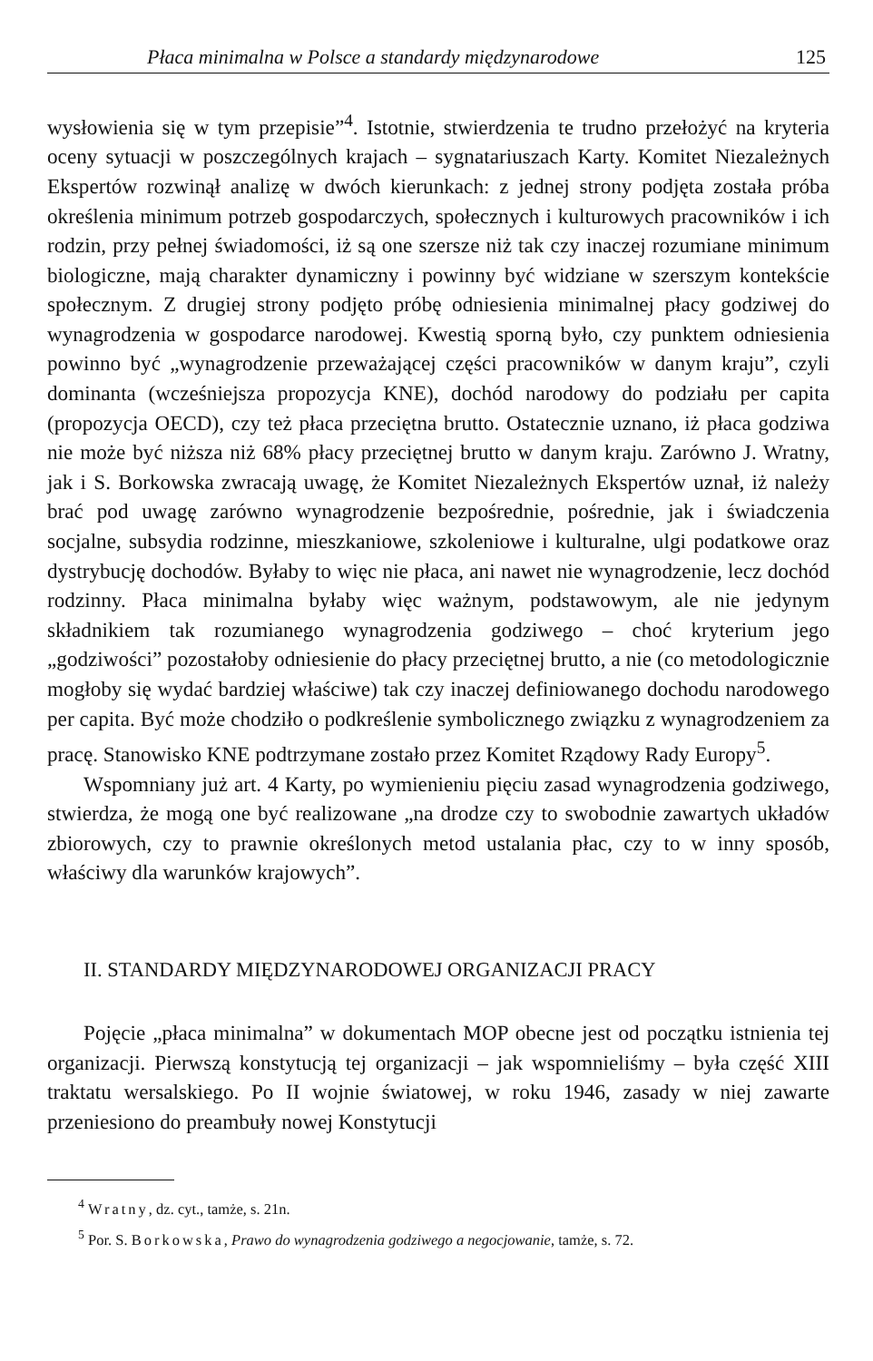Płaca minimalna w Polsce a standardy międzynarodowe 125
wysłowienia się w tym przepisie”<sup>4</sup>. Istotnie, stwierdzenia te trudno przełożyć na kryteria oceny sytuacji w poszczególnych krajach – sygnatariuszach Karty. Komitet Niezależnych Ekspertów rozwinął analizę w dwóch kierunkach: z jednej strony podjęta została próba określenia minimum potrzeb gospodarczych, społecznych i kulturowych pracowników i ich rodzin, przy pełnej świadomości, iż są one szersze niż tak czy inaczej rozumiane minimum biologiczne, mają charakter dynamiczny i powinny być widziane w szerszym kontekście społecznym. Z drugiej strony podjęto próbę odniesienia minimalnej płacy godziwej do wynagrodzenia w gospodarce narodowej. Kwestią sporną było, czy punktem odniesienia powinno być „wynagrodzenie przeważającej części pracowników w danym kraju”, czyli dominanta (wcześniejsza propozycja KNE), dochód narodowy do podziału per capita (propozycja OECD), czy też płaca przeciętna brutto. Ostatecznie uznano, iż płaca godziwa nie może być niższa niż 68% płacy przeciętnej brutto w danym kraju. Zarówno J. Wratny, jak i S. Borkowska zwracają uwagę, że Komitet Niezależnych Ekspertów uznał, iż należy brać pod uwagę zarówno wynagrodzenie bezpośrednie, pośrednie, jak i świadczenia socjalne, subsydia rodzinne, mieszkaniowe, szkoleniowe i kulturalne, ulgi podatkowe oraz dystrybucję dochodów. Byłaby to więc nie płaca, ani nawet nie wynagrodzenie, lecz dochód rodzinny. Płaca minimalna byłaby więc ważnym, podstawowym, ale nie jedynym składnikiem tak rozumianego wynagrodzenia godziwego – choć kryterium jego „godziwości” pozostałoby odniesienie do płacy przeciętnej brutto, a nie (co metodologicznie mogłoby się wydać bardziej właściwe) tak czy inaczej definiowanego dochodu narodowego per capita. Być może chodziło o podkreślenie symbolicznego związku z wynagrodzeniem za pracę. Stanowisko KNE podtrzymane zostało przez Komitet Rządowy Rady Europy<sup>5</sup>.
Wspomniany już art. 4 Karty, po wymienieniu pięciu zasad wynagrodzenia godziwego, stwierdza, że mogą one być realizowane „na drodze czy to swobodnie zawartych układów zbiorowych, czy to prawnie określonych metod ustalania płac, czy to w inny sposób, właściwy dla warunków krajowych”.
II. STANDARDY MIĘDZYNARODOWEJ ORGANIZACJI PRACY
Pojęcie „płaca minimalna” w dokumentach MOP obecne jest od początku istnienia tej organizacji. Pierwszą konstytucją tej organizacji – jak wspomnieliśmy – była część XIII traktatu wersalskiego. Po II wojnie światowej, w roku 1946, zasady w niej zawarte przeniesiono do preambuły nowej Konstytucji
<sup>4</sup> Wratny, dz. cyt., tamże, s. 21n.
<sup>5</sup> Por. S. Borkowska, Prawo do wynagrodzenia godziwego a negocjowanie, tamże, s. 72.